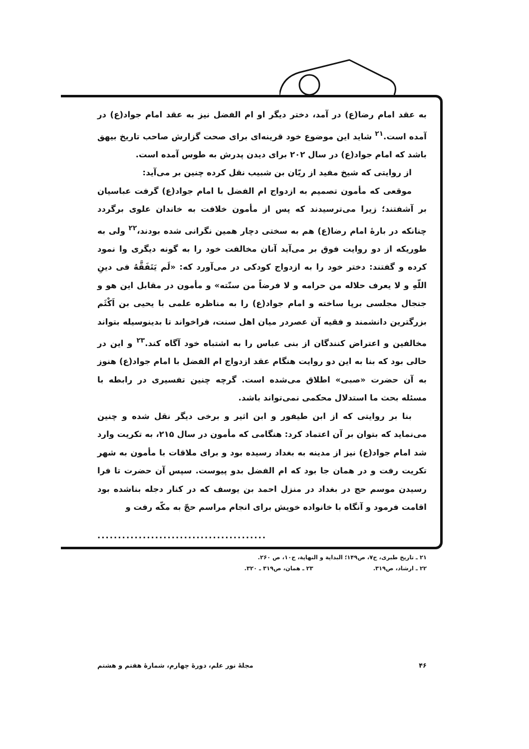به عقد امام رضا(ع) در آمد، دختر دیگر او ام الفضل نیز به عقد امام جواد(ع) در آمده است.<sup>۲۱</sup> شاید این موضوع خود قرینه‌ای برای صحت گزارش صاحب تاریخ بیهق باشد که امام جواد(ع) در سال ۲۰۲ برای دیدن پدرش به طوس آمده است.
از روایتی که شیخ مفید از ریّان بن شبیب نقل کرده چنین بر می‌آید:
موقعی که مأمون تصمیم به ازدواج ام الفضل با امام جواد(ع) گرفت عباسیان بر آشفتند؛ زیرا می‌ترسیدند که پس از مأمون خلافت به خاندان علوی برگردد چنانکه در بارهٔ امام رضا(ع) هم به سختی دچار همین نگرانی شده بودند،<sup>۲۲</sup> ولی به طوریکه از دو روایت فوق بر می‌آید آنان مخالفت خود را به گونه دیگری وا نمود کرده و گفتند: دختر خود را به ازدواج کودکی در می‌آورد که: «لَم یَتَفَقَّهُ فی دینِ اللّهِ و لا یعرف حلاله من حرامه و لا فرضاً من سنّته» و مأمون در مقابل این هو و جنجال مجلسی برپا ساخته و امام جواد(ع) را به مناظره علمی با یحیی بن اَکْثَم بزرگترین دانشمند و فقیه آن عصردر میان اهل سنت، فراخواند تا بدینوسیله بتواند مخالفین و اعتراض کنندگان از بنی عباس را به اشتباه خود آگاه کند.<sup>۲۳</sup> و این در حالی بود که بنا به این دو روایت هنگام عقد ازدواج ام الفضل با امام جواد(ع) هنوز به آن حضرت «صبی» اطلاق می‌شده است. گرچه چنین تفسیری در رابطه با مسئله بحث ما استدلال محکمی نمی‌تواند باشد.
بنا بر روایتی که از ابن طیفور و ابن اثیر و برخی دیگر نقل شده و چنین می‌نماید که بتوان بر آن اعتماد کرد: هنگامی که مأمون در سال ۲۱۵، به تکریت وارد شد امام جواد(ع) نیز از مدینه به بغداد رسیده بود و برای ملاقات با مأمون به شهر تکریت رفت و در همان جا بود که ام الفضل بدو پیوست. سپس آن حضرت تا فرا رسیدن موسم حج در بغداد در منزل احمد بن یوسف که در کنار دجله بناشده بود اقامت فرمود و آنگاه با خانواده خویش برای انجام مراسم حجّ به مکّه رفت و
.........................................
۲۱ ـ تاریخ طبری، ج۷، ص۱۴۹؛ البدایة و النهایة، ج۱۰، ص ۲۶۰.
۲۲ ـ ارشاد، ص۳۱۹. ۲۳ ـ همان، ص۳۱۹ ـ ۳۲۰.
۴۶ مجلهٔ نور علم، دورهٔ چهارم، شمارهٔ هفتم و هشتم